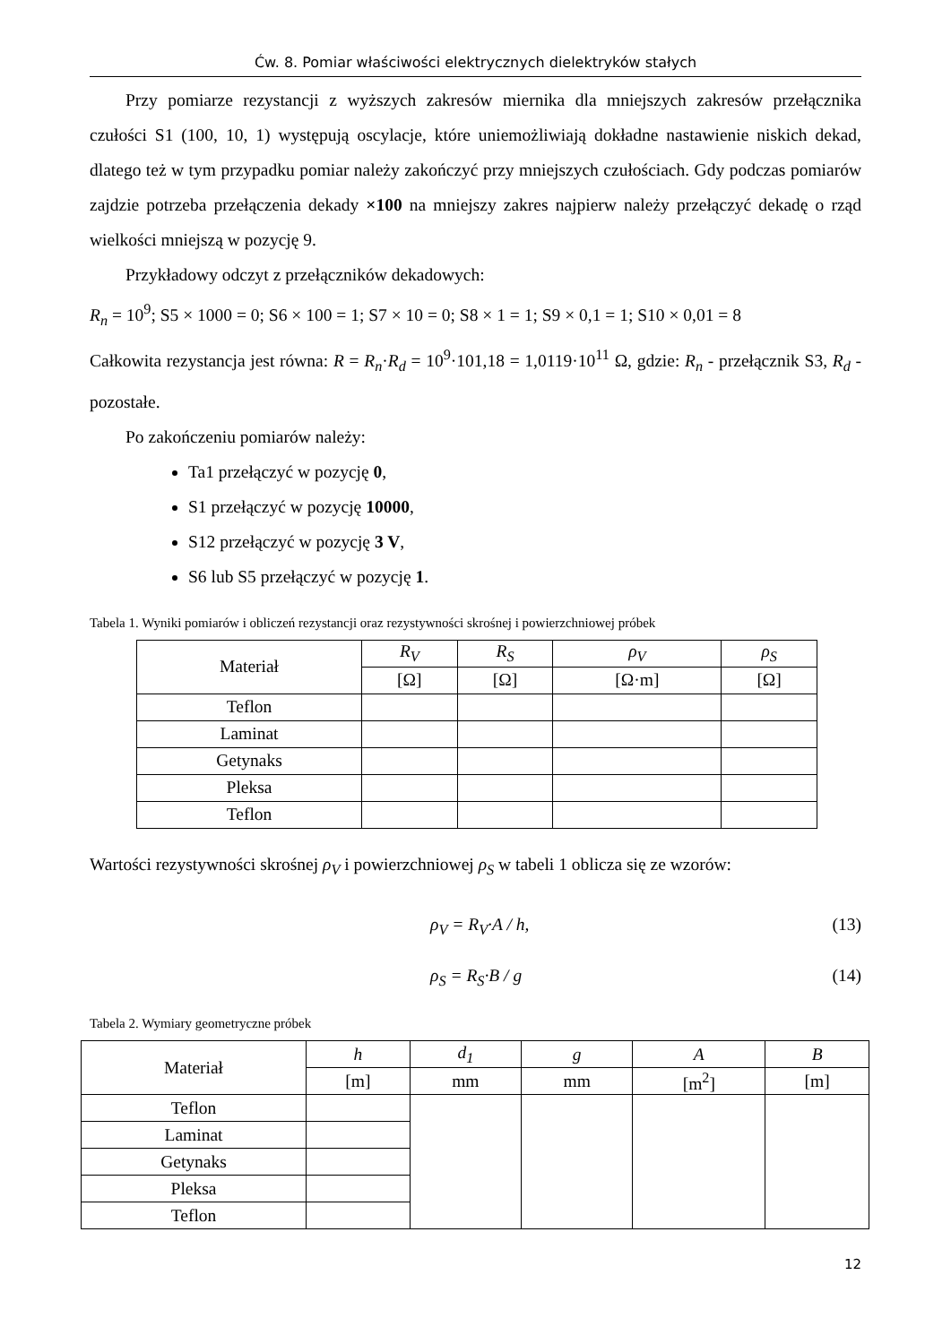Ćw. 8. Pomiar właściwości elektrycznych dielektryków stałych
Przy pomiarze rezystancji z wyższych zakresów miernika dla mniejszych zakresów przełącznika czułości S1 (100, 10, 1) występują oscylacje, które uniemożliwiają dokładne nastawienie niskich dekad, dlatego też w tym przypadku pomiar należy zakończyć przy mniejszych czułościach. Gdy podczas pomiarów zajdzie potrzeba przełączenia dekady ×100 na mniejszy zakres najpierw należy przełączyć dekadę o rząd wielkości mniejszą w pozycję 9.
Przykładowy odczyt z przełączników dekadowych:
R<sub>n</sub> = 10<sup>9</sup>; S5 × 1000 = 0; S6 × 100 = 1; S7 × 10 = 0; S8 × 1 = 1; S9 × 0,1 = 1; S10 × 0,01 = 8
Całkowita rezystancja jest równa: R = R<sub>n</sub>·R<sub>d</sub> = 10<sup>9</sup>·101,18 = 1,0119·10<sup>11</sup> Ω, gdzie: R<sub>n</sub> - przełącznik S3, R<sub>d</sub> - pozostałe.
Po zakończeniu pomiarów należy:
Ta1 przełączyć w pozycję 0,
S1 przełączyć w pozycję 10000,
S12 przełączyć w pozycję 3 V,
S6 lub S5 przełączyć w pozycję 1.
Tabela 1. Wyniki pomiarów i obliczeń rezystancji oraz rezystywności skrośnej i powierzchniowej próbek
| Materiał | R<sub>V</sub> | R<sub>S</sub> | ρ<sub>V</sub> | ρ<sub>S</sub> |
| --- | --- | --- | --- | --- |
| | [Ω] | [Ω] | [Ω·m] | [Ω] |
| Teflon | | | | |
| Laminat | | | | |
| Getynaks | | | | |
| Pleksa | | | | |
| Teflon | | | | |
Wartości rezystywności skrośnej ρ<sub>V</sub> i powierzchniowej ρ<sub>S</sub> w tabeli 1 oblicza się ze wzorów:
ρ<sub>V</sub> = R<sub>V</sub>·A / h, (13)
ρ<sub>S</sub> = R<sub>S</sub>·B / g (14)
Tabela 2. Wymiary geometryczne próbek
| Materiał | h | d<sub>1</sub> | g | A | B |
| --- | --- | --- | --- | --- | --- |
| | [m] | mm | mm | [m<sup>2</sup>] | [m] |
| Teflon | | | | | |
| Laminat | | | | | |
| Getynaks | | | | | |
| Pleksa | | | | | |
| Teflon | | | | | |
12